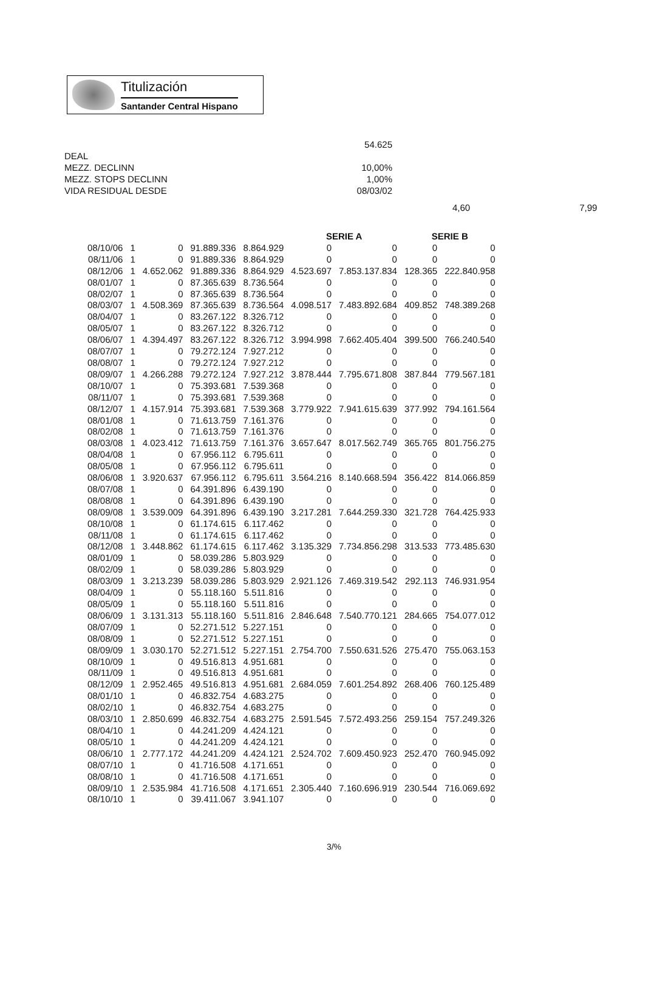Titulización
Santander Central Hispano
54.625
DEAL
MEZZ. DECLINN 10,00%
MEZZ. STOPS DECLINN 1,00%
VIDA RESIDUAL DESDE 08/03/02
4,60 7,99
| | | | | | SERIE A | | SERIE B | |
| --- | --- | --- | --- | --- | --- | --- | --- | --- |
| 08/10/06 | 1 | 0 | 91.889.336 | 8.864.929 | 0 | 0 | 0 | 0 |
| 08/11/06 | 1 | 0 | 91.889.336 | 8.864.929 | 0 | 0 | 0 | 0 |
| 08/12/06 | 1 | 4.652.062 | 91.889.336 | 8.864.929 | 4.523.697 | 7.853.137.834 | 128.365 | 222.840.958 |
| 08/01/07 | 1 | 0 | 87.365.639 | 8.736.564 | 0 | 0 | 0 | 0 |
| 08/02/07 | 1 | 0 | 87.365.639 | 8.736.564 | 0 | 0 | 0 | 0 |
| 08/03/07 | 1 | 4.508.369 | 87.365.639 | 8.736.564 | 4.098.517 | 7.483.892.684 | 409.852 | 748.389.268 |
| 08/04/07 | 1 | 0 | 83.267.122 | 8.326.712 | 0 | 0 | 0 | 0 |
| 08/05/07 | 1 | 0 | 83.267.122 | 8.326.712 | 0 | 0 | 0 | 0 |
| 08/06/07 | 1 | 4.394.497 | 83.267.122 | 8.326.712 | 3.994.998 | 7.662.405.404 | 399.500 | 766.240.540 |
| 08/07/07 | 1 | 0 | 79.272.124 | 7.927.212 | 0 | 0 | 0 | 0 |
| 08/08/07 | 1 | 0 | 79.272.124 | 7.927.212 | 0 | 0 | 0 | 0 |
| 08/09/07 | 1 | 4.266.288 | 79.272.124 | 7.927.212 | 3.878.444 | 7.795.671.808 | 387.844 | 779.567.181 |
| 08/10/07 | 1 | 0 | 75.393.681 | 7.539.368 | 0 | 0 | 0 | 0 |
| 08/11/07 | 1 | 0 | 75.393.681 | 7.539.368 | 0 | 0 | 0 | 0 |
| 08/12/07 | 1 | 4.157.914 | 75.393.681 | 7.539.368 | 3.779.922 | 7.941.615.639 | 377.992 | 794.161.564 |
| 08/01/08 | 1 | 0 | 71.613.759 | 7.161.376 | 0 | 0 | 0 | 0 |
| 08/02/08 | 1 | 0 | 71.613.759 | 7.161.376 | 0 | 0 | 0 | 0 |
| 08/03/08 | 1 | 4.023.412 | 71.613.759 | 7.161.376 | 3.657.647 | 8.017.562.749 | 365.765 | 801.756.275 |
| 08/04/08 | 1 | 0 | 67.956.112 | 6.795.611 | 0 | 0 | 0 | 0 |
| 08/05/08 | 1 | 0 | 67.956.112 | 6.795.611 | 0 | 0 | 0 | 0 |
| 08/06/08 | 1 | 3.920.637 | 67.956.112 | 6.795.611 | 3.564.216 | 8.140.668.594 | 356.422 | 814.066.859 |
| 08/07/08 | 1 | 0 | 64.391.896 | 6.439.190 | 0 | 0 | 0 | 0 |
| 08/08/08 | 1 | 0 | 64.391.896 | 6.439.190 | 0 | 0 | 0 | 0 |
| 08/09/08 | 1 | 3.539.009 | 64.391.896 | 6.439.190 | 3.217.281 | 7.644.259.330 | 321.728 | 764.425.933 |
| 08/10/08 | 1 | 0 | 61.174.615 | 6.117.462 | 0 | 0 | 0 | 0 |
| 08/11/08 | 1 | 0 | 61.174.615 | 6.117.462 | 0 | 0 | 0 | 0 |
| 08/12/08 | 1 | 3.448.862 | 61.174.615 | 6.117.462 | 3.135.329 | 7.734.856.298 | 313.533 | 773.485.630 |
| 08/01/09 | 1 | 0 | 58.039.286 | 5.803.929 | 0 | 0 | 0 | 0 |
| 08/02/09 | 1 | 0 | 58.039.286 | 5.803.929 | 0 | 0 | 0 | 0 |
| 08/03/09 | 1 | 3.213.239 | 58.039.286 | 5.803.929 | 2.921.126 | 7.469.319.542 | 292.113 | 746.931.954 |
| 08/04/09 | 1 | 0 | 55.118.160 | 5.511.816 | 0 | 0 | 0 | 0 |
| 08/05/09 | 1 | 0 | 55.118.160 | 5.511.816 | 0 | 0 | 0 | 0 |
| 08/06/09 | 1 | 3.131.313 | 55.118.160 | 5.511.816 | 2.846.648 | 7.540.770.121 | 284.665 | 754.077.012 |
| 08/07/09 | 1 | 0 | 52.271.512 | 5.227.151 | 0 | 0 | 0 | 0 |
| 08/08/09 | 1 | 0 | 52.271.512 | 5.227.151 | 0 | 0 | 0 | 0 |
| 08/09/09 | 1 | 3.030.170 | 52.271.512 | 5.227.151 | 2.754.700 | 7.550.631.526 | 275.470 | 755.063.153 |
| 08/10/09 | 1 | 0 | 49.516.813 | 4.951.681 | 0 | 0 | 0 | 0 |
| 08/11/09 | 1 | 0 | 49.516.813 | 4.951.681 | 0 | 0 | 0 | 0 |
| 08/12/09 | 1 | 2.952.465 | 49.516.813 | 4.951.681 | 2.684.059 | 7.601.254.892 | 268.406 | 760.125.489 |
| 08/01/10 | 1 | 0 | 46.832.754 | 4.683.275 | 0 | 0 | 0 | 0 |
| 08/02/10 | 1 | 0 | 46.832.754 | 4.683.275 | 0 | 0 | 0 | 0 |
| 08/03/10 | 1 | 2.850.699 | 46.832.754 | 4.683.275 | 2.591.545 | 7.572.493.256 | 259.154 | 757.249.326 |
| 08/04/10 | 1 | 0 | 44.241.209 | 4.424.121 | 0 | 0 | 0 | 0 |
| 08/05/10 | 1 | 0 | 44.241.209 | 4.424.121 | 0 | 0 | 0 | 0 |
| 08/06/10 | 1 | 2.777.172 | 44.241.209 | 4.424.121 | 2.524.702 | 7.609.450.923 | 252.470 | 760.945.092 |
| 08/07/10 | 1 | 0 | 41.716.508 | 4.171.651 | 0 | 0 | 0 | 0 |
| 08/08/10 | 1 | 0 | 41.716.508 | 4.171.651 | 0 | 0 | 0 | 0 |
| 08/09/10 | 1 | 2.535.984 | 41.716.508 | 4.171.651 | 2.305.440 | 7.160.696.919 | 230.544 | 716.069.692 |
| 08/10/10 | 1 | 0 | 39.411.067 | 3.941.107 | 0 | 0 | 0 | 0 |
3/%